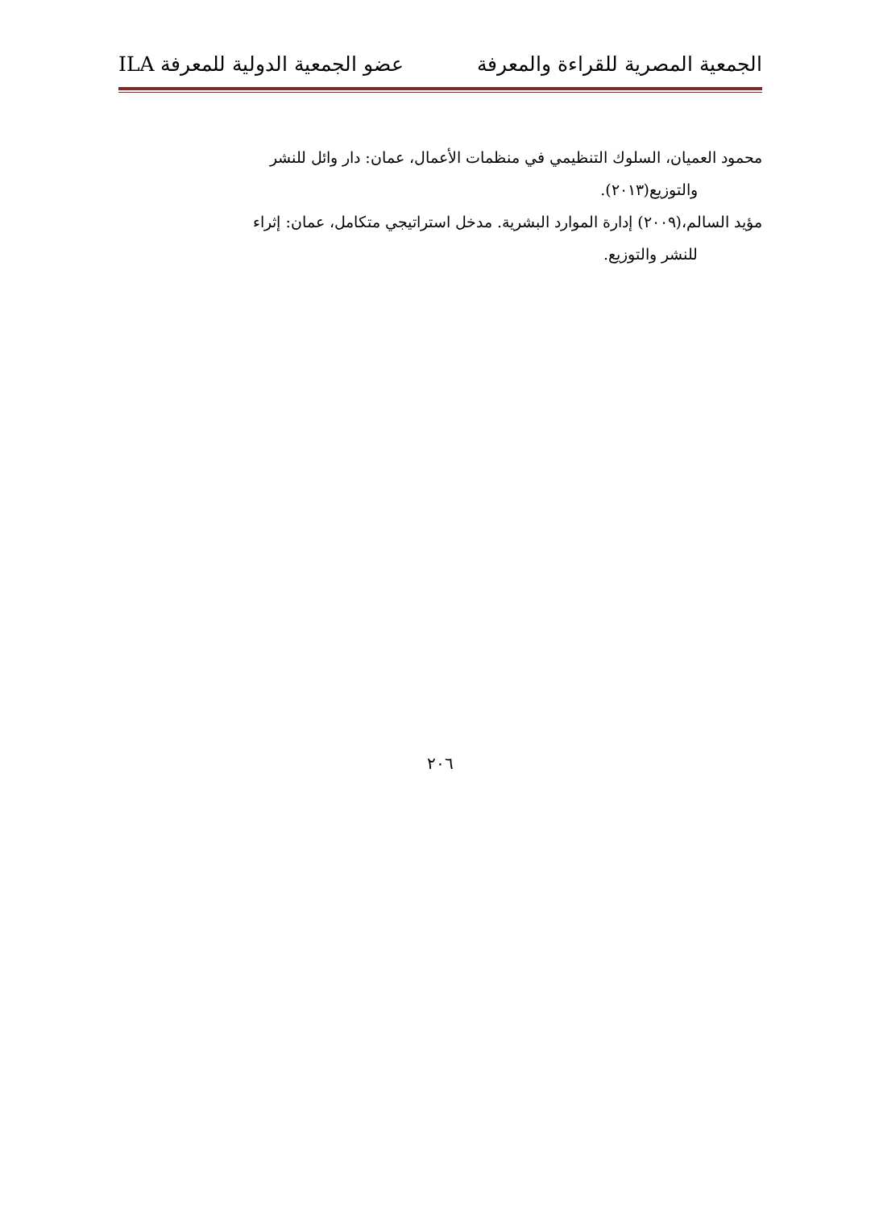الجمعية المصرية للقراءة والمعرفة عضو الجمعية الدولية للمعرفة ILA
محمود العميان، السلوك التنظيمي في منظمات الأعمال، عمان: دار وائل للنشر
والتوزيع(٢٠١٣).
مؤيد السالم،(٢٠٠٩) إدارة الموارد البشرية. مدخل استراتيجي متكامل، عمان: إثراء
للنشر والتوزيع.
٢٠٦